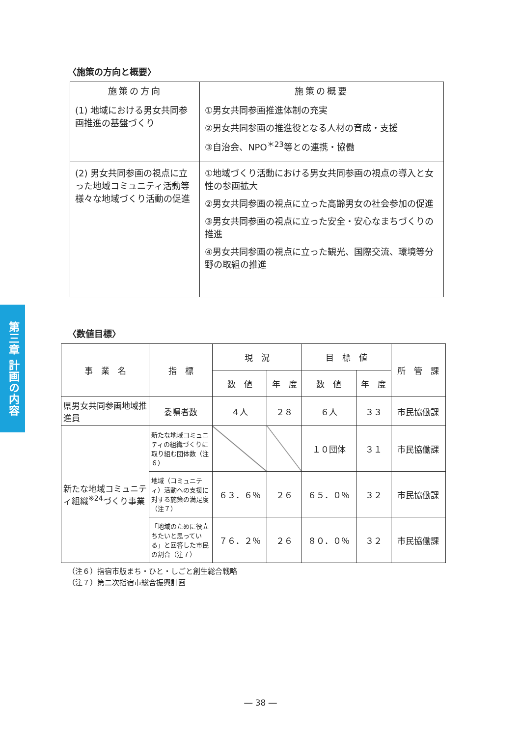第三章 計画の内容
〈施策の方向と概要〉
| 施策の方向 | 施策の概要 |
| --- | --- |
| (1) 地域における男女共同参画推進の基盤づくり | ①男女共同参画推進体制の充実 ②男女共同参画の推進役となる人材の育成・支援 ③自治会、NPO<sup>＊23</sup>等との連携・協働 |
| (2) 男女共同参画の視点に立った地域コミュニティ活動等様々な地域づくり活動の促進 | ①地域づくり活動における男女共同参画の視点の導入と女性の参画拡大 ②男女共同参画の視点に立った高齢男女の社会参加の促進 ③男女共同参画の視点に立った安全・安心なまちづくりの推進 ④男女共同参画の視点に立った観光、国際交流、環境等分野の取組の推進 |
〈数値目標〉
| 事 業 名 | 指 標 | 現 況 | | 目 標 値 | | 所 管 課 |
| --- | --- | --- | --- | --- | --- | --- |
| | | 数 値 | 年 度 | 数 値 | 年 度 | |
| 県男女共同参画地域推進員 | 委嘱者数 | ４人 | ２８ | ６人 | ３３ | 市民協働課 |
| 新たな地域コミュニティ組織<sup>※24</sup>づくり事業 | 新たな地域コミュニティの組織づくりに取り組む団体数（注６） | | | １０団体 | ３１ | 市民協働課 |
| | 地域（コミュニティ）活動への支援に対する施策の満足度（注７） | ６３．６％ | ２６ | ６５．０％ | ３２ | 市民協働課 |
| | 「地域のために役立ちたいと思っている」と回答した市民の割合（注７） | ７６．２％ | ２６ | ８０．０％ | ３２ | 市民協働課 |
（注６）指宿市版まち・ひと・しごと創生総合戦略
（注７）第二次指宿市総合振興計画
― 38 ―